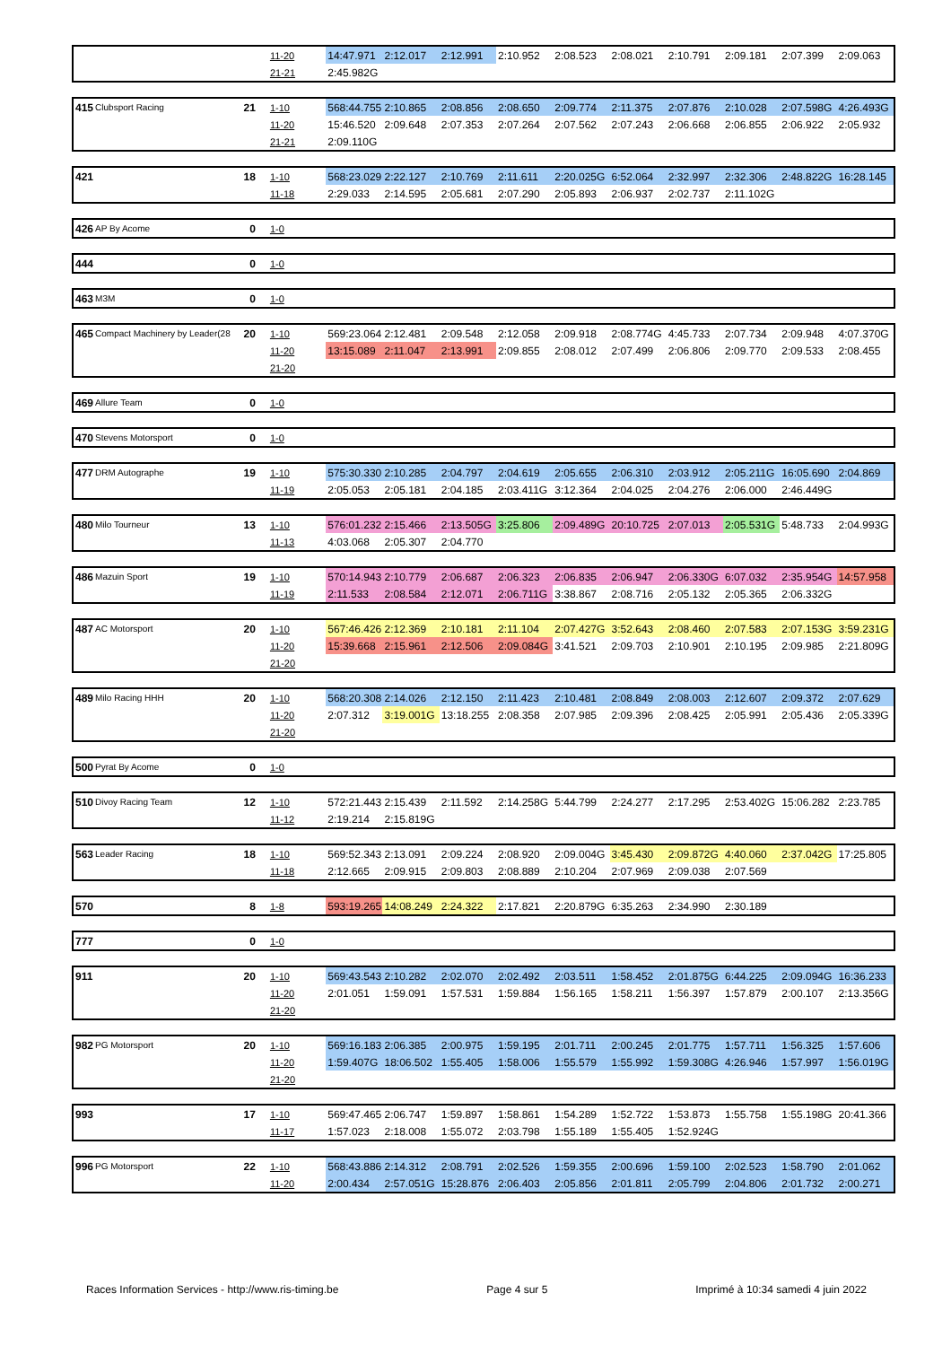| | | | 11-20 | 14:47.971 | 2:12.017 | 2:12.991 | 2:10.952 | 2:08.523 | 2:08.021 | 2:10.791 | 2:09.181 | 2:07.399 | 2:09.063 |
| | | | 21-21 | 2:45.982G | | | | | | | | | |
| 415 | Clubsport Racing | 21 | 1-10 | 568:44.755 | 2:10.865 | 2:08.856 | 2:08.650 | 2:09.774 | 2:11.375 | 2:07.876 | 2:10.028 | 2:07.598G | 4:26.493G |
| | | | 11-20 | 15:46.520 | 2:09.648 | 2:07.353 | 2:07.264 | 2:07.562 | 2:07.243 | 2:06.668 | 2:06.855 | 2:06.922 | 2:05.932 |
| | | | 21-21 | 2:09.110G | | | | | | | | | |
| 421 | | 18 | 1-10 | 568:23.029 | 2:22.127 | 2:10.769 | 2:11.611 | 2:20.025G | 6:52.064 | 2:32.997 | 2:32.306 | 2:48.822G | 16:28.145 |
| | | | 11-18 | 2:29.033 | 2:14.595 | 2:05.681 | 2:07.290 | 2:05.893 | 2:06.937 | 2:02.737 | 2:11.102G | | |
| 426 | AP By Acome | 0 | 1-0 | | | | | | | | | | |
| 444 | | 0 | 1-0 | | | | | | | | | | |
| 463 | M3M | 0 | 1-0 | | | | | | | | | | |
| 465 | Compact Machinery by Leader(28 | 20 | 1-10 | 569:23.064 | 2:12.481 | 2:09.548 | 2:12.058 | 2:09.918 | 2:08.774G | 4:45.733 | 2:07.734 | 2:09.948 | 4:07.370G |
| | | | 11-20 | 13:15.089 | 2:11.047 | 2:13.991 | 2:09.855 | 2:08.012 | 2:07.499 | 2:06.806 | 2:09.770 | 2:09.533 | 2:08.455 |
| | | | 21-20 | | | | | | | | | | |
| 469 | Allure Team | 0 | 1-0 | | | | | | | | | | |
| 470 | Stevens Motorsport | 0 | 1-0 | | | | | | | | | | |
| 477 | DRM Autographe | 19 | 1-10 | 575:30.330 | 2:10.285 | 2:04.797 | 2:04.619 | 2:05.655 | 2:06.310 | 2:03.912 | 2:05.211G | 16:05.690 | 2:04.869 |
| | | | 11-19 | 2:05.053 | 2:05.181 | 2:04.185 | 2:03.411G | 3:12.364 | 2:04.025 | 2:04.276 | 2:06.000 | 2:46.449G | |
| 480 | Milo Tourneur | 13 | 1-10 | 576:01.232 | 2:15.466 | 2:13.505G | 3:25.806 | 2:09.489G | 20:10.725 | 2:07.013 | 2:05.531G | 5:48.733 | 2:04.993G |
| | | | 11-13 | 4:03.068 | 2:05.307 | 2:04.770 | | | | | | | |
| 486 | Mazuin Sport | 19 | 1-10 | 570:14.943 | 2:10.779 | 2:06.687 | 2:06.323 | 2:06.835 | 2:06.947 | 2:06.330G | 6:07.032 | 2:35.954G | 14:57.958 |
| | | | 11-19 | 2:11.533 | 2:08.584 | 2:12.071 | 2:06.711G | 3:38.867 | 2:08.716 | 2:05.132 | 2:05.365 | 2:06.332G | |
| 487 | AC Motorsport | 20 | 1-10 | 567:46.426 | 2:12.369 | 2:10.181 | 2:11.104 | 2:07.427G | 3:52.643 | 2:08.460 | 2:07.583 | 2:07.153G | 3:59.231G |
| | | | 11-20 | 15:39.668 | 2:15.961 | 2:12.506 | 2:09.084G | 3:41.521 | 2:09.703 | 2:10.901 | 2:10.195 | 2:09.985 | 2:21.809G |
| | | | 21-20 | | | | | | | | | | |
| 489 | Milo Racing HHH | 20 | 1-10 | 568:20.308 | 2:14.026 | 2:12.150 | 2:11.423 | 2:10.481 | 2:08.849 | 2:08.003 | 2:12.607 | 2:09.372 | 2:07.629 |
| | | | 11-20 | 2:07.312 | 3:19.001G | 13:18.255 | 2:08.358 | 2:07.985 | 2:09.396 | 2:08.425 | 2:05.991 | 2:05.436 | 2:05.339G |
| | | | 21-20 | | | | | | | | | | |
| 500 | Pyrat By Acome | 0 | 1-0 | | | | | | | | | | |
| 510 | Divoy Racing Team | 12 | 1-10 | 572:21.443 | 2:15.439 | 2:11.592 | 2:14.258G | 5:44.799 | 2:24.277 | 2:17.295 | 2:53.402G | 15:06.282 | 2:23.785 |
| | | | 11-12 | 2:19.214 | 2:15.819G | | | | | | | | |
| 563 | Leader Racing | 18 | 1-10 | 569:52.343 | 2:13.091 | 2:09.224 | 2:08.920 | 2:09.004G | 3:45.430 | 2:09.872G | 4:40.060 | 2:37.042G | 17:25.805 |
| | | | 11-18 | 2:12.665 | 2:09.915 | 2:09.803 | 2:08.889 | 2:10.204 | 2:07.969 | 2:09.038 | 2:07.569 | | |
| 570 | | 8 | 1-8 | 593:19.265 | 14:08.249 | 2:24.322 | 2:17.821 | 2:20.879G | 6:35.263 | 2:34.990 | 2:30.189 | | |
| 777 | | 0 | 1-0 | | | | | | | | | | |
| 911 | | 20 | 1-10 | 569:43.543 | 2:10.282 | 2:02.070 | 2:02.492 | 2:03.511 | 1:58.452 | 2:01.875G | 6:44.225 | 2:09.094G | 16:36.233 |
| | | | 11-20 | 2:01.051 | 1:59.091 | 1:57.531 | 1:59.884 | 1:56.165 | 1:58.211 | 1:56.397 | 1:57.879 | 2:00.107 | 2:13.356G |
| | | | 21-20 | | | | | | | | | | |
| 982 | PG Motorsport | 20 | 1-10 | 569:16.183 | 2:06.385 | 2:00.975 | 1:59.195 | 2:01.711 | 2:00.245 | 2:01.775 | 1:57.711 | 1:56.325 | 1:57.606 |
| | | | 11-20 | 1:59.407G | 18:06.502 | 1:55.405 | 1:58.006 | 1:55.579 | 1:55.992 | 1:59.308G | 4:26.946 | 1:57.997 | 1:56.019G |
| | | | 21-20 | | | | | | | | | | |
| 993 | | 17 | 1-10 | 569:47.465 | 2:06.747 | 1:59.897 | 1:58.861 | 1:54.289 | 1:52.722 | 1:53.873 | 1:55.758 | 1:55.198G | 20:41.366 |
| | | | 11-17 | 1:57.023 | 2:18.008 | 1:55.072 | 2:03.798 | 1:55.189 | 1:55.405 | 1:52.924G | | | |
| 996 | PG Motorsport | 22 | 1-10 | 568:43.886 | 2:14.312 | 2:08.791 | 2:02.526 | 1:59.355 | 2:00.696 | 1:59.100 | 2:02.523 | 1:58.790 | 2:01.062 |
| | | | 11-20 | 2:00.434 | 2:57.051G | 15:28.876 | 2:06.403 | 2:05.856 | 2:01.811 | 2:05.799 | 2:04.806 | 2:01.732 | 2:00.271 |
Races Information Services - http://www.ris-timing.be Page 4 sur 5 Imprimé à 10:34 samedi 4 juin 2022